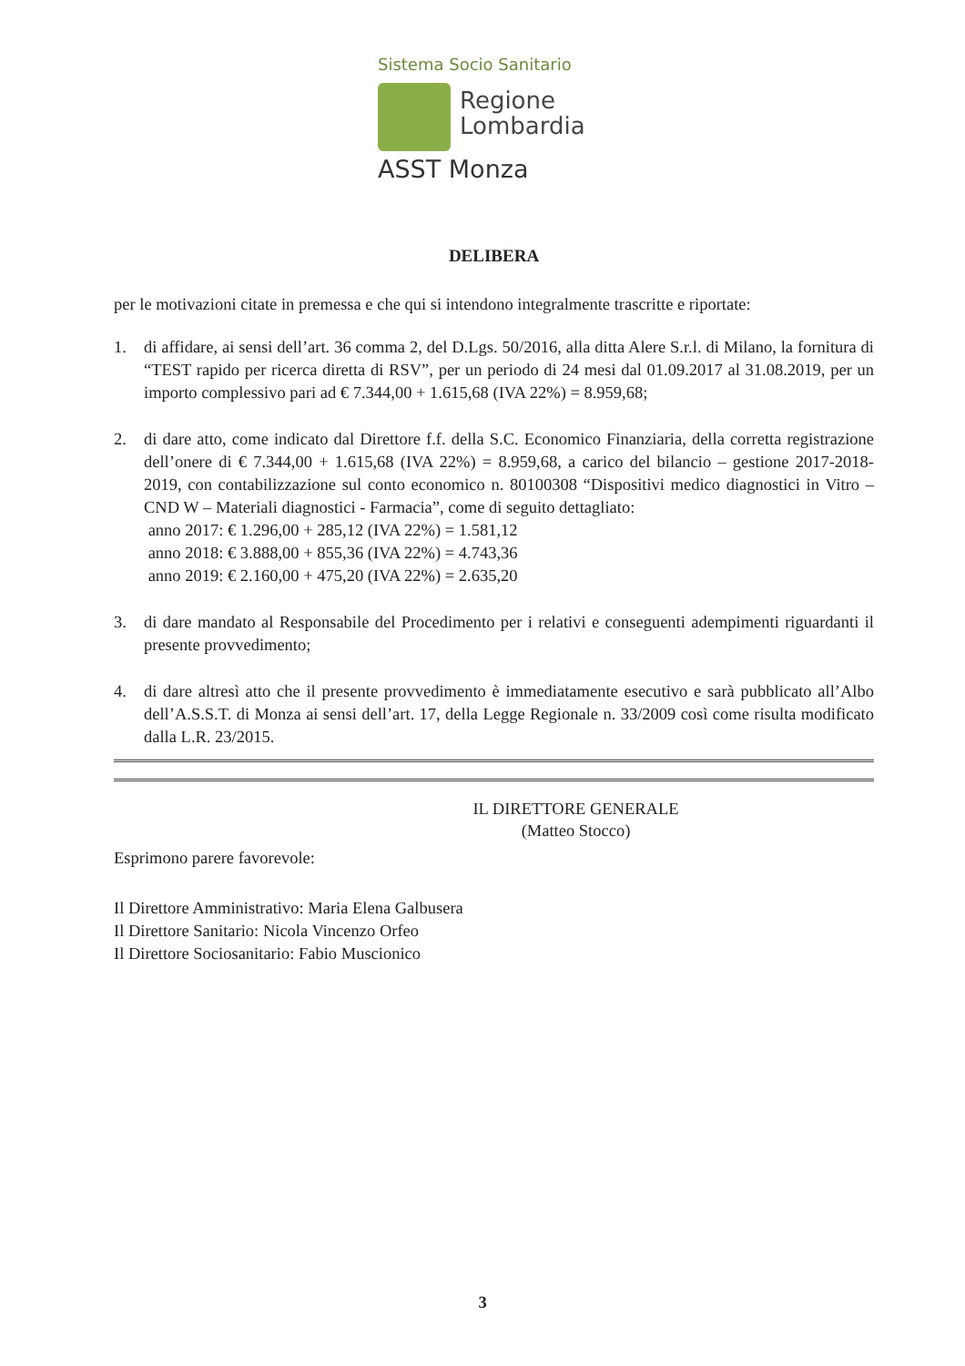Sistema Socio Sanitario
Regione
Lombardia
ASST Monza
DELIBERA
per le motivazioni citate in premessa e che qui si intendono integralmente trascritte e riportate:
1. di affidare, ai sensi dell’art. 36 comma 2, del D.Lgs. 50/2016, alla ditta Alere S.r.l. di Milano, la fornitura di “TEST rapido per ricerca diretta di RSV”, per un periodo di 24 mesi dal 01.09.2017 al 31.08.2019, per un importo complessivo pari ad € 7.344,00 + 1.615,68 (IVA 22%) = 8.959,68;
2. di dare atto, come indicato dal Direttore f.f. della S.C. Economico Finanziaria, della corretta registrazione dell’onere di € 7.344,00 + 1.615,68 (IVA 22%) = 8.959,68, a carico del bilancio – gestione 2017-2018-2019, con contabilizzazione sul conto economico n. 80100308 “Dispositivi medico diagnostici in Vitro – CND W – Materiali diagnostici - Farmacia”, come di seguito dettagliato:
anno 2017: € 1.296,00 + 285,12 (IVA 22%) = 1.581,12
anno 2018: € 3.888,00 + 855,36 (IVA 22%) = 4.743,36
anno 2019: € 2.160,00 + 475,20 (IVA 22%) = 2.635,20
3. di dare mandato al Responsabile del Procedimento per i relativi e conseguenti adempimenti riguardanti il presente provvedimento;
4. di dare altresì atto che il presente provvedimento è immediatamente esecutivo e sarà pubblicato all’Albo dell’A.S.S.T. di Monza ai sensi dell’art. 17, della Legge Regionale n. 33/2009 così come risulta modificato dalla L.R. 23/2015.
IL DIRETTORE GENERALE
(Matteo Stocco)
Esprimono parere favorevole:
Il Direttore Amministrativo: Maria Elena Galbusera
Il Direttore Sanitario: Nicola Vincenzo Orfeo
Il Direttore Sociosanitario: Fabio Muscionico
3